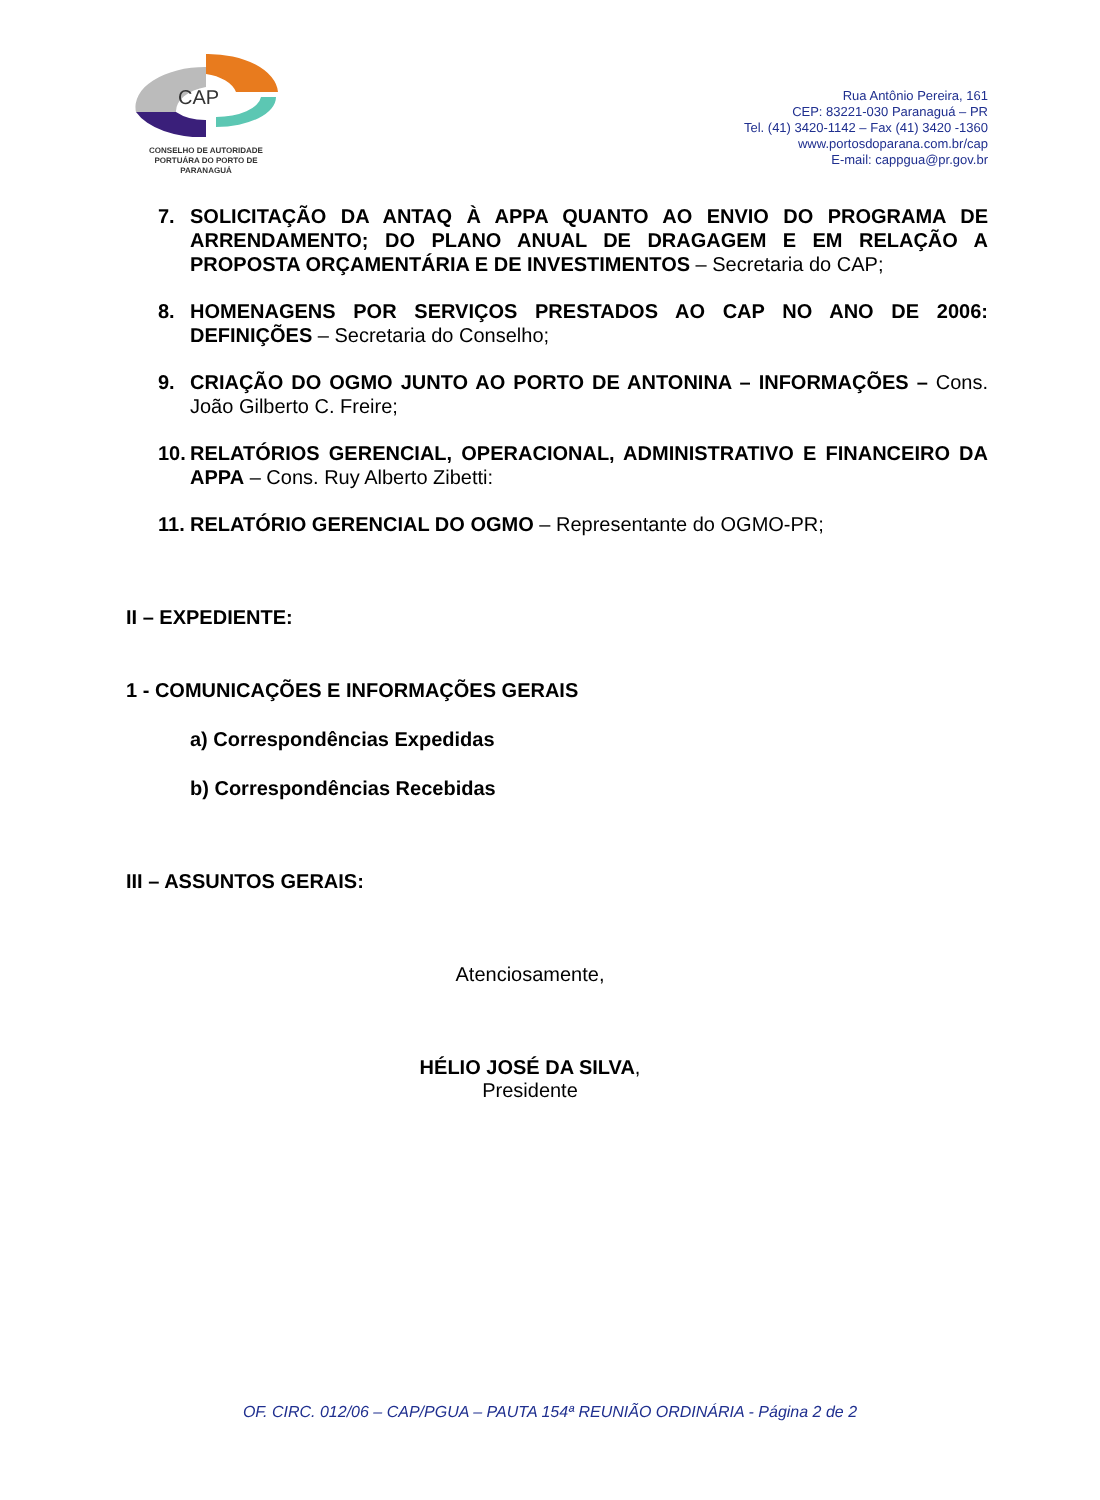CAP
CONSELHO DE AUTORIDADE
PORTUÁRA DO PORTO DE
PARANAGUÁ
Rua Antônio Pereira, 161
CEP: 83221-030 Paranaguá – PR
Tel. (41) 3420-1142 – Fax (41) 3420 -1360
www.portosdoparana.com.br/cap
E-mail: cappgua@pr.gov.br
7. SOLICITAÇÃO DA ANTAQ À APPA QUANTO AO ENVIO DO PROGRAMA DE ARRENDAMENTO; DO PLANO ANUAL DE DRAGAGEM E EM RELAÇÃO A PROPOSTA ORÇAMENTÁRIA E DE INVESTIMENTOS – Secretaria do CAP;
8. HOMENAGENS POR SERVIÇOS PRESTADOS AO CAP NO ANO DE 2006: DEFINIÇÕES – Secretaria do Conselho;
9. CRIAÇÃO DO OGMO JUNTO AO PORTO DE ANTONINA – INFORMAÇÕES – Cons. João Gilberto C. Freire;
10. RELATÓRIOS GERENCIAL, OPERACIONAL, ADMINISTRATIVO E FINANCEIRO DA APPA – Cons. Ruy Alberto Zibetti:
11. RELATÓRIO GERENCIAL DO OGMO – Representante do OGMO-PR;
II – EXPEDIENTE:
1 - COMUNICAÇÕES E INFORMAÇÕES GERAIS
a) Correspondências Expedidas
b) Correspondências Recebidas
III – ASSUNTOS GERAIS:
Atenciosamente,
HÉLIO JOSÉ DA SILVA,
Presidente
OF. CIRC. 012/06 – CAP/PGUA – PAUTA 154ª REUNIÃO ORDINÁRIA - Página 2 de 2